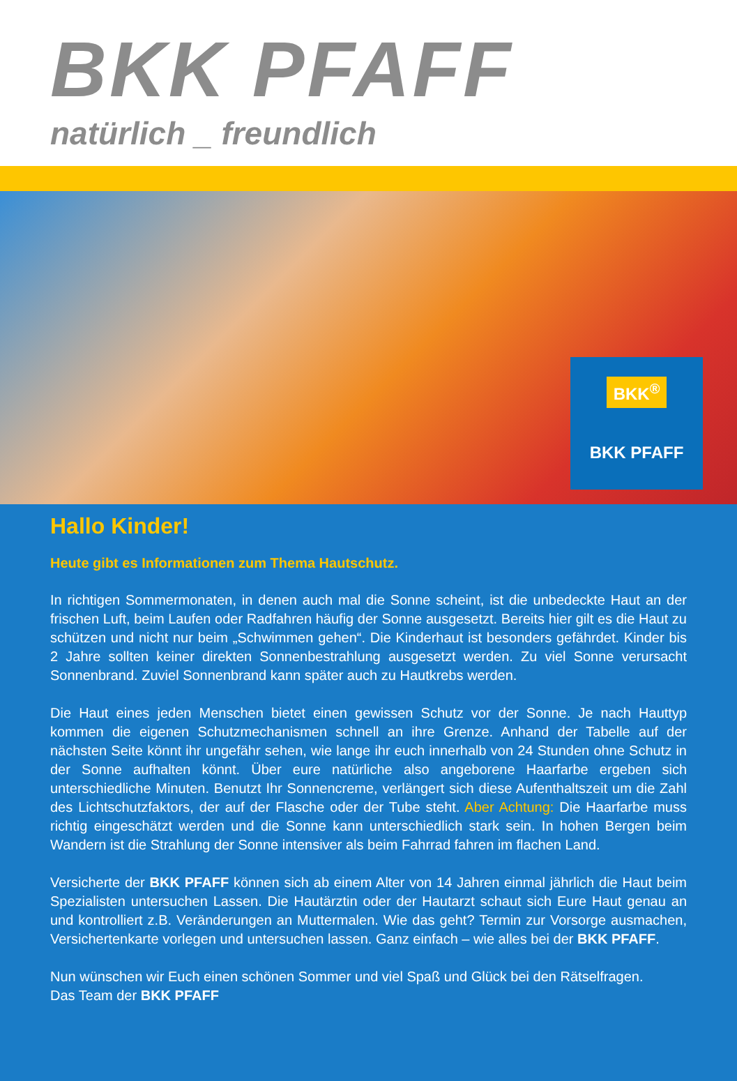BKK PFAFF
natürlich _ freundlich
BKK<sup>®</sup>
BKK PFAFF
Hallo Kinder!
Heute gibt es Informationen zum Thema Hautschutz.
In richtigen Sommermonaten, in denen auch mal die Sonne scheint, ist die unbedeckte Haut an der frischen Luft, beim Laufen oder Radfahren häufig der Sonne ausgesetzt. Bereits hier gilt es die Haut zu schützen und nicht nur beim „Schwimmen gehen“. Die Kinderhaut ist besonders gefährdet. Kinder bis 2 Jahre sollten keiner direkten Sonnenbestrahlung ausgesetzt werden. Zu viel Sonne verursacht Sonnenbrand. Zuviel Sonnenbrand kann später auch zu Hautkrebs werden.
Die Haut eines jeden Menschen bietet einen gewissen Schutz vor der Sonne. Je nach Hauttyp kommen die eigenen Schutzmechanismen schnell an ihre Grenze. Anhand der Tabelle auf der nächsten Seite könnt ihr ungefähr sehen, wie lange ihr euch innerhalb von 24 Stunden ohne Schutz in der Sonne aufhalten könnt. Über eure natürliche also angeborene Haarfarbe ergeben sich unterschiedliche Minuten. Benutzt Ihr Sonnencreme, verlängert sich diese Aufenthaltszeit um die Zahl des Lichtschutzfaktors, der auf der Flasche oder der Tube steht. Aber Achtung: Die Haarfarbe muss richtig eingeschätzt werden und die Sonne kann unterschiedlich stark sein. In hohen Bergen beim Wandern ist die Strahlung der Sonne intensiver als beim Fahrrad fahren im flachen Land.
Versicherte der BKK PFAFF können sich ab einem Alter von 14 Jahren einmal jährlich die Haut beim Spezialisten untersuchen Lassen. Die Hautärztin oder der Hautarzt schaut sich Eure Haut genau an und kontrolliert z.B. Veränderungen an Muttermalen. Wie das geht? Termin zur Vorsorge ausmachen, Versichertenkarte vorlegen und untersuchen lassen. Ganz einfach – wie alles bei der BKK PFAFF.
Nun wünschen wir Euch einen schönen Sommer und viel Spaß und Glück bei den Rätselfragen.
Das Team der BKK PFAFF